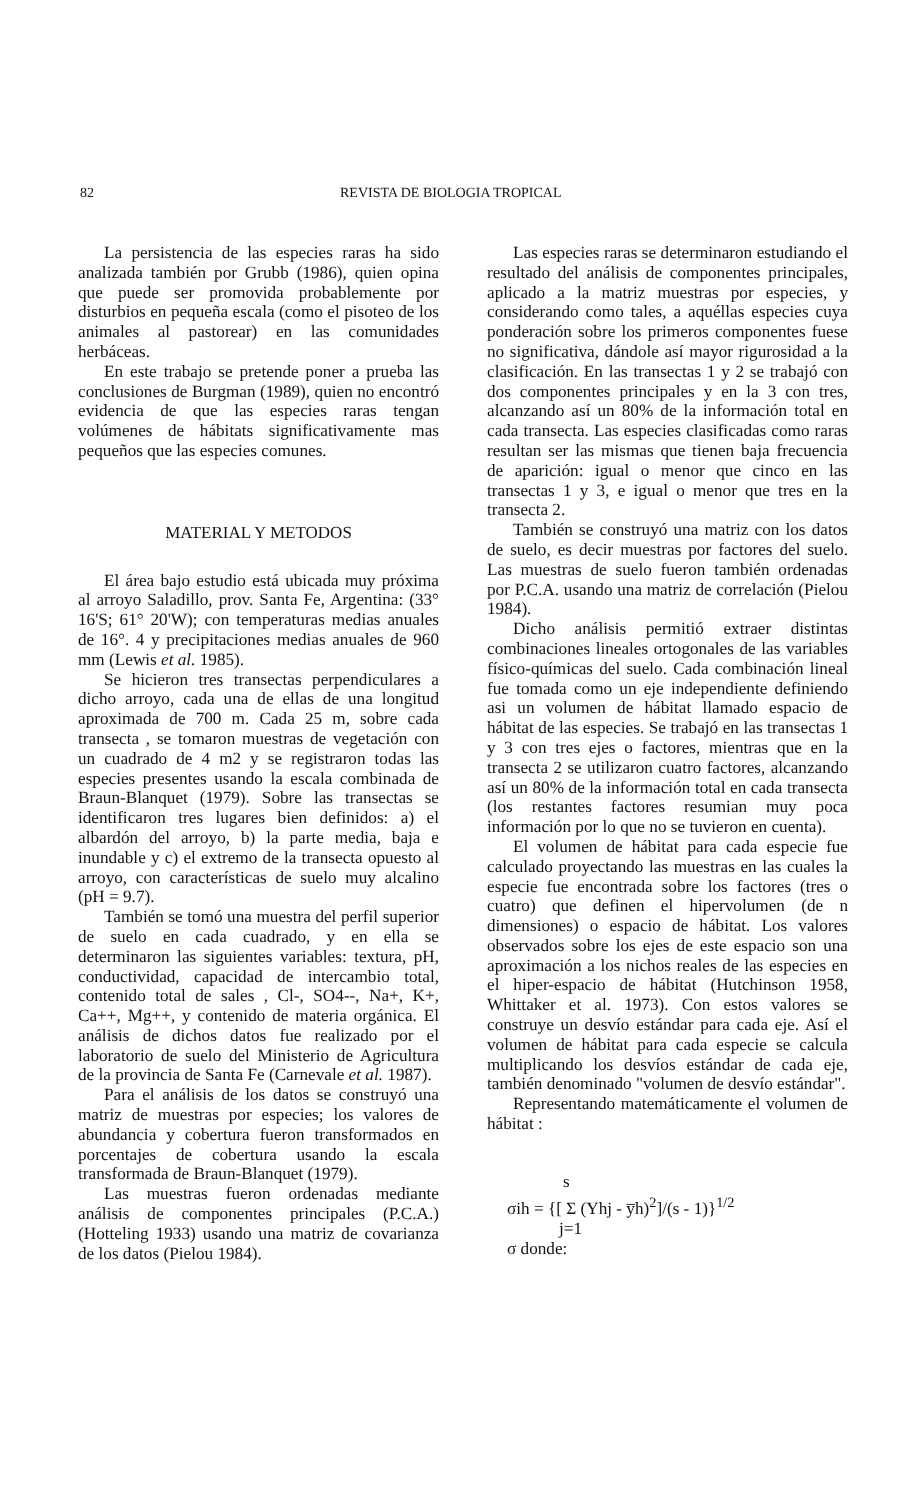82 REVISTA DE BIOLOGIA TROPICAL
La persistencia de las especies raras ha sido analizada también por Grubb (1986), quien opina que puede ser promovida probablemente por disturbios en pequeña escala (como el pisoteo de los animales al pastorear) en las comunidades herbáceas.
En este trabajo se pretende poner a prueba las conclusiones de Burgman (1989), quien no encontró evidencia de que las especies raras tengan volúmenes de hábitats significativamente mas pequeños que las especies comunes.
MATERIAL Y METODOS
El área bajo estudio está ubicada muy próxima al arroyo Saladillo, prov. Santa Fe, Argentina: (33° 16'S; 61° 20'W); con temperaturas medias anuales de 16°. 4 y precipitaciones medias anuales de 960 mm (Lewis et al. 1985).
Se hicieron tres transectas perpendiculares a dicho arroyo, cada una de ellas de una longitud aproximada de 700 m. Cada 25 m, sobre cada transecta , se tomaron muestras de vegetación con un cuadrado de 4 m2 y se registraron todas las especies presentes usando la escala combinada de Braun-Blanquet (1979). Sobre las transectas se identificaron tres lugares bien definidos: a) el albardón del arroyo, b) la parte media, baja e inundable y c) el extremo de la transecta opuesto al arroyo, con características de suelo muy alcalino (pH = 9.7).
También se tomó una muestra del perfil superior de suelo en cada cuadrado, y en ella se determinaron las siguientes variables: textura, pH, conductividad, capacidad de intercambio total, contenido total de sales , Cl-, SO4--, Na+, K+, Ca++, Mg++, y contenido de materia orgánica. El análisis de dichos datos fue realizado por el laboratorio de suelo del Ministerio de Agricultura de la provincia de Santa Fe (Carnevale et al. 1987).
Para el análisis de los datos se construyó una matriz de muestras por especies; los valores de abundancia y cobertura fueron transformados en porcentajes de cobertura usando la escala transformada de Braun-Blanquet (1979).
Las muestras fueron ordenadas mediante análisis de componentes principales (P.C.A.) (Hotteling 1933) usando una matriz de covarianza de los datos (Pielou 1984).
Las especies raras se determinaron estudiando el resultado del análisis de componentes principales, aplicado a la matriz muestras por especies, y considerando como tales, a aquéllas especies cuya ponderación sobre los primeros componentes fuese no significativa, dándole así mayor rigurosidad a la clasificación. En las transectas 1 y 2 se trabajó con dos componentes principales y en la 3 con tres, alcanzando así un 80% de la información total en cada transecta. Las especies clasificadas como raras resultan ser las mismas que tienen baja frecuencia de aparición: igual o menor que cinco en las transectas 1 y 3, e igual o menor que tres en la transecta 2.
También se construyó una matriz con los datos de suelo, es decir muestras por factores del suelo. Las muestras de suelo fueron también ordenadas por P.C.A. usando una matriz de correlación (Pielou 1984).
Dicho análisis permitió extraer distintas combinaciones lineales ortogonales de las variables físico-químicas del suelo. Cada combinación lineal fue tomada como un eje independiente definiendo asi un volumen de hábitat llamado espacio de hábitat de las especies. Se trabajó en las transectas 1 y 3 con tres ejes o factores, mientras que en la transecta 2 se utilizaron cuatro factores, alcanzando así un 80% de la información total en cada transecta (los restantes factores resumian muy poca información por lo que no se tuvieron en cuenta).
El volumen de hábitat para cada especie fue calculado proyectando las muestras en las cuales la especie fue encontrada sobre los factores (tres o cuatro) que definen el hipervolumen (de n dimensiones) o espacio de hábitat. Los valores observados sobre los ejes de este espacio son una aproximación a los nichos reales de las especies en el hiper-espacio de hábitat (Hutchinson 1958, Whittaker et al. 1973). Con estos valores se construye un desvío estándar para cada eje. Así el volumen de hábitat para cada especie se calcula multiplicando los desvíos estándar de cada eje, también denominado "volumen de desvío estándar".
Representando matemáticamente el volumen de hábitat :
s
σih = {[ Σ (Yhj - y̅h)<sup>2</sup>]/(s - 1)}<sup>1/2</sup>
j=1
σ donde: